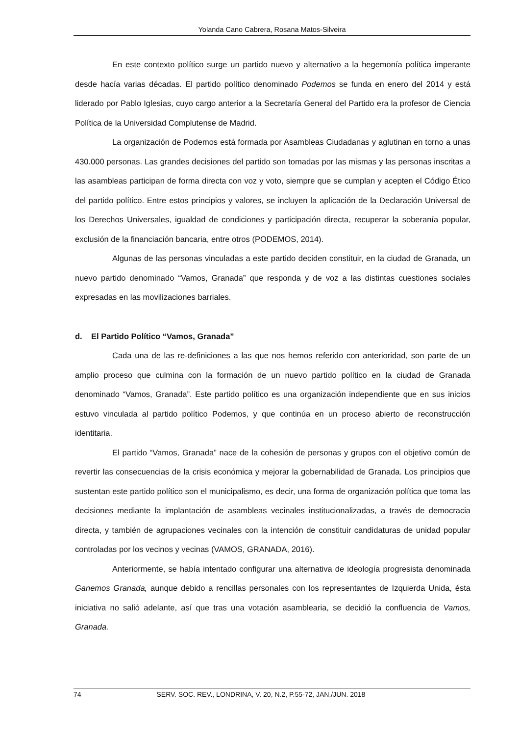Yolanda Cano Cabrera, Rosana Matos-Silveira
En este contexto político surge un partido nuevo y alternativo a la hegemonía política imperante desde hacía varias décadas. El partido político denominado Podemos se funda en enero del 2014 y está liderado por Pablo Iglesias, cuyo cargo anterior a la Secretaría General del Partido era la profesor de Ciencia Política de la Universidad Complutense de Madrid.
La organización de Podemos está formada por Asambleas Ciudadanas y aglutinan en torno a unas 430.000 personas. Las grandes decisiones del partido son tomadas por las mismas y las personas inscritas a las asambleas participan de forma directa con voz y voto, siempre que se cumplan y acepten el Código Ético del partido político. Entre estos principios y valores, se incluyen la aplicación de la Declaración Universal de los Derechos Universales, igualdad de condiciones y participación directa, recuperar la soberanía popular, exclusión de la financiación bancaria, entre otros (PODEMOS, 2014).
Algunas de las personas vinculadas a este partido deciden constituir, en la ciudad de Granada, un nuevo partido denominado “Vamos, Granada” que responda y de voz a las distintas cuestiones sociales expresadas en las movilizaciones barriales.
d. El Partido Político “Vamos, Granada”
Cada una de las re-definiciones a las que nos hemos referido con anterioridad, son parte de un amplio proceso que culmina con la formación de un nuevo partido político en la ciudad de Granada denominado “Vamos, Granada”. Este partido político es una organización independiente que en sus inicios estuvo vinculada al partido político Podemos, y que continúa en un proceso abierto de reconstrucción identitaria.
El partido “Vamos, Granada” nace de la cohesión de personas y grupos con el objetivo común de revertir las consecuencias de la crisis económica y mejorar la gobernabilidad de Granada. Los principios que sustentan este partido político son el municipalismo, es decir, una forma de organización política que toma las decisiones mediante la implantación de asambleas vecinales institucionalizadas, a través de democracia directa, y también de agrupaciones vecinales con la intención de constituir candidaturas de unidad popular controladas por los vecinos y vecinas (VAMOS, GRANADA, 2016).
Anteriormente, se había intentado configurar una alternativa de ideología progresista denominada Ganemos Granada, aunque debido a rencillas personales con los representantes de Izquierda Unida, ésta iniciativa no salió adelante, así que tras una votación asamblearia, se decidió la confluencia de Vamos, Granada.
74 SERV. SOC. REV., LONDRINA, V. 20, N.2, P.55-72, JAN./JUN. 2018